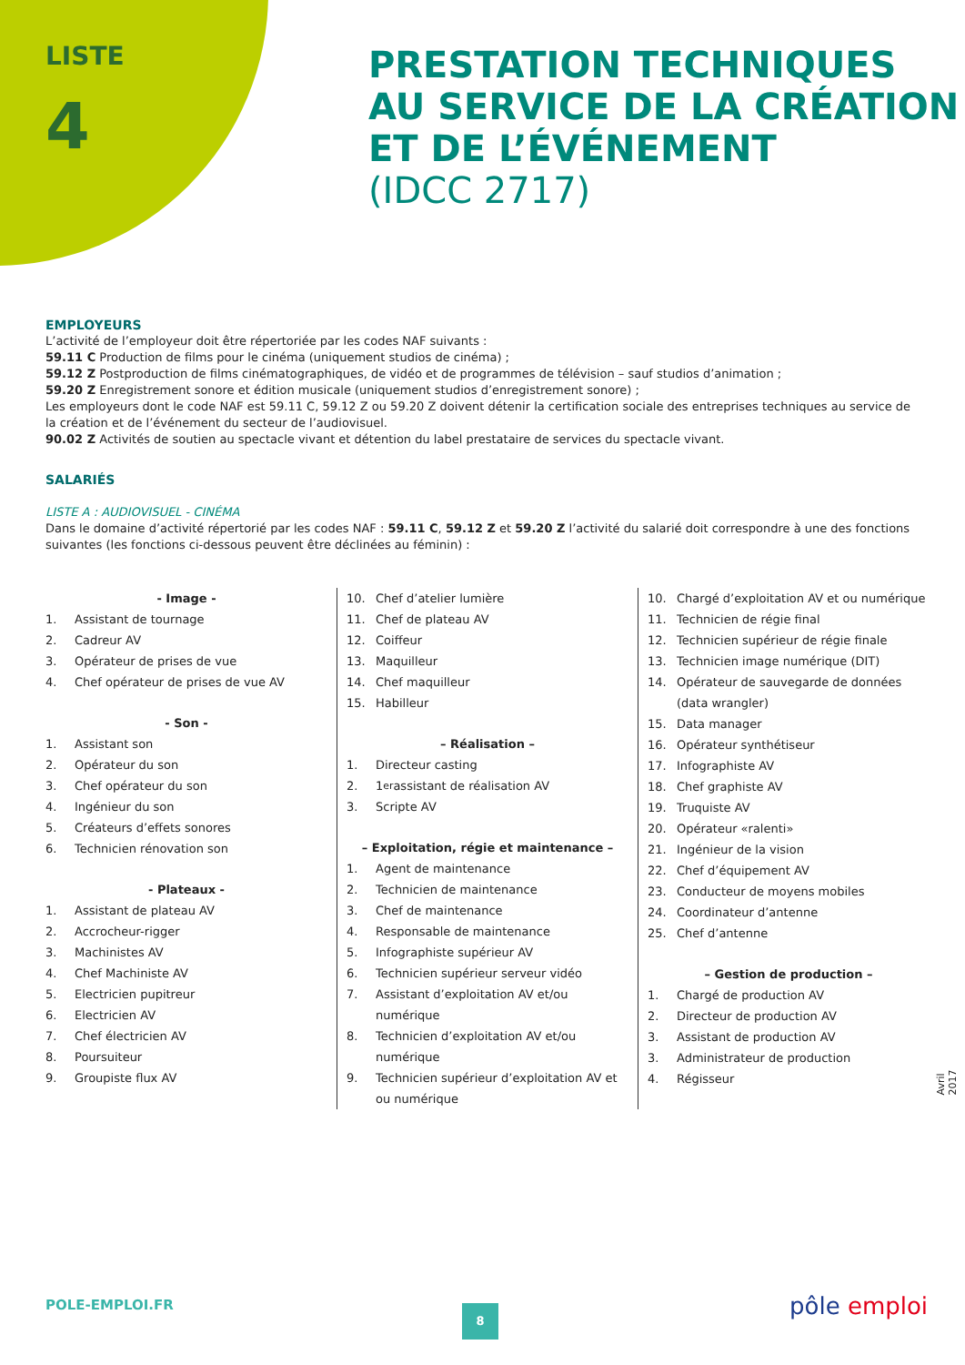LISTE
4
PRESTATION TECHNIQUES
AU SERVICE DE LA CRÉATION
ET DE L’ÉVÉNEMENT
(IDCC 2717)
EMPLOYEURS
L’activité de l’employeur doit être répertoriée par les codes NAF suivants :
59.11 C Production de films pour le cinéma (uniquement studios de cinéma) ;
59.12 Z Postproduction de films cinématographiques, de vidéo et de programmes de télévision – sauf studios d’animation ;
59.20 Z Enregistrement sonore et édition musicale (uniquement studios d’enregistrement sonore) ;
Les employeurs dont le code NAF est 59.11 C, 59.12 Z ou 59.20 Z doivent détenir la certification sociale des entreprises techniques au service de la création et de l’événement du secteur de l’audiovisuel.
90.02 Z Activités de soutien au spectacle vivant et détention du label prestataire de services du spectacle vivant.
SALARIÉS
LISTE A : AUDIOVISUEL - CINÉMA
Dans le domaine d’activité répertorié par les codes NAF : 59.11 C, 59.12 Z et 59.20 Z l’activité du salarié doit correspondre à une des fonctions suivantes (les fonctions ci-dessous peuvent être déclinées au féminin) :
- Image -
1. Assistant de tournage
2. Cadreur AV
3. Opérateur de prises de vue
4. Chef opérateur de prises de vue AV
- Son -
1. Assistant son
2. Opérateur du son
3. Chef opérateur du son
4. Ingénieur du son
5. Créateurs d’effets sonores
6. Technicien rénovation son
- Plateaux -
1. Assistant de plateau AV
2. Accrocheur-rigger
3. Machinistes AV
4. Chef Machiniste AV
5. Electricien pupitreur
6. Electricien AV
7. Chef électricien AV
8. Poursuiteur
9. Groupiste flux AV
10. Chef d’atelier lumière
11. Chef de plateau AV
12. Coiffeur
13. Maquilleur
14. Chef maquilleur
15. Habilleur
– Réalisation –
1. Directeur casting
2. 1<sup>er</sup> assistant de réalisation AV
3. Scripte AV
– Exploitation, régie et maintenance –
1. Agent de maintenance
2. Technicien de maintenance
3. Chef de maintenance
4. Responsable de maintenance
5. Infographiste supérieur AV
6. Technicien supérieur serveur vidéo
7. Assistant d’exploitation AV et/ou numérique
8. Technicien d’exploitation AV et/ou numérique
9. Technicien supérieur d’exploitation AV et ou numérique
10. Chargé d’exploitation AV et ou numérique
11. Technicien de régie final
12. Technicien supérieur de régie finale
13. Technicien image numérique (DIT)
14. Opérateur de sauvegarde de données (data wrangler)
15. Data manager
16. Opérateur synthétiseur
17. Infographiste AV
18. Chef graphiste AV
19. Truquiste AV
20. Opérateur «ralenti»
21. Ingénieur de la vision
22. Chef d’équipement AV
23. Conducteur de moyens mobiles
24. Coordinateur d’antenne
25. Chef d’antenne
– Gestion de production –
1. Chargé de production AV
2. Directeur de production AV
3. Assistant de production AV
3. Administrateur de production
4. Régisseur
Avril 2017
POLE-EMPLOI.FR 8 pôle emploi